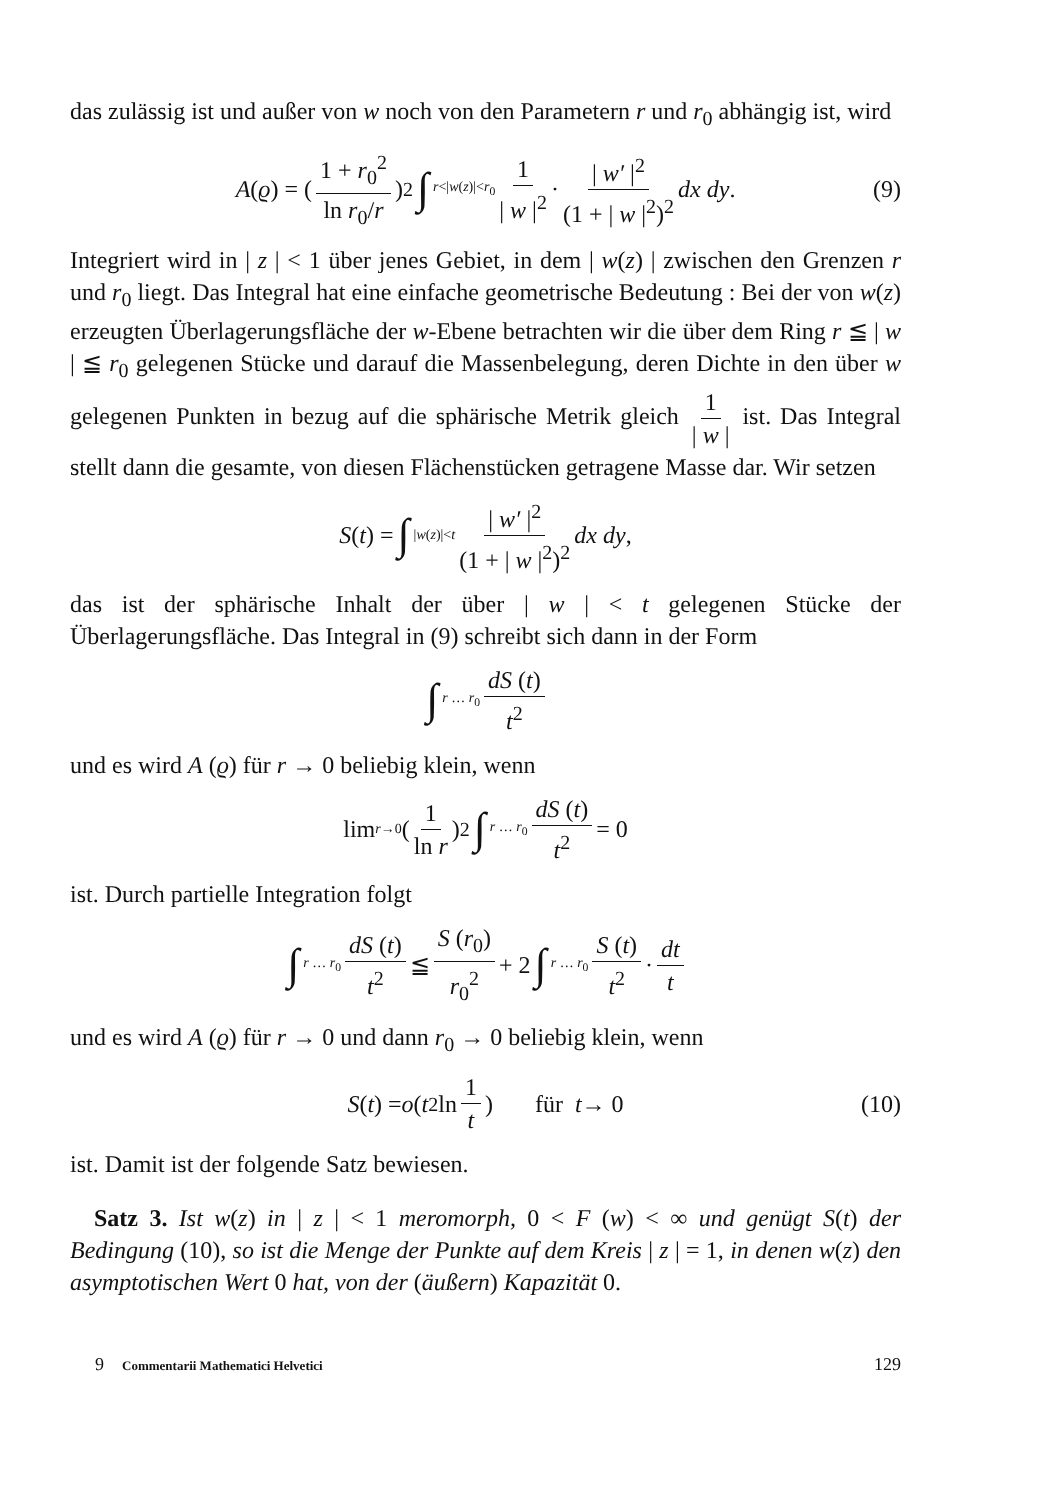das zulässig ist und außer von w noch von den Parametern r und r<sub>0</sub> abhängig ist, wird
A (ϱ) = (1 + r<sub>0</sub><sup>2</sup> ln r<sub>0</sub>/r)<sup>2</sup> ∫ r<|w(z)|<r<sub>0</sub> 1 | w |<sup>2</sup> · | w′ |<sup>2</sup> (1 + | w |<sup>2</sup>)<sup>2</sup> dx dy . (9)
Integriert wird in | z | < 1 über jenes Gebiet, in dem | w(z) | zwischen den Grenzen r und r<sub>0</sub> liegt. Das Integral hat eine einfache geometrische Bedeutung : Bei der von w(z) erzeugten Überlagerungsfläche der w-Ebene betrachten wir die über dem Ring r ≦ | w | ≦ r<sub>0</sub> gelegenen Stücke und darauf die Massenbelegung, deren Dichte in den über w gelegenen Punkten in bezug auf die sphärische Metrik gleich 1 | w | ist. Das Integral stellt dann die gesamte, von diesen Flächenstücken getragene Masse dar. Wir setzen
S (t) = ∫ |w(z)|<t | w′ |<sup>2</sup> (1 + | w |<sup>2</sup>)<sup>2</sup> dx dy ,
das ist der sphärische Inhalt der über | w | < t gelegenen Stücke der Überlagerungsfläche. Das Integral in (9) schreibt sich dann in der Form
∫ r … r<sub>0</sub> dS (t) t<sup>2</sup>
und es wird A (ϱ) für r → 0 beliebig klein, wenn
lim r→0 (1 ln r)<sup>2</sup> ∫ r … r<sub>0</sub> dS (t) t<sup>2</sup> = 0
ist. Durch partielle Integration folgt
∫ r … r<sub>0</sub> dS (t) t<sup>2</sup> ≦ S (r<sub>0</sub>) r<sub>0</sub><sup>2</sup> + 2 ∫ r … r<sub>0</sub> S (t) t<sup>2</sup> · dt t
und es wird A (ϱ) für r → 0 und dann r<sub>0</sub> → 0 beliebig klein, wenn
S (t) = o (t<sup>2</sup> ln 1 t) für t → 0 (10)
ist. Damit ist der folgende Satz bewiesen.
Satz 3. Ist w(z) in | z | < 1 meromorph, 0 < F (w) < ∞ und genügt S(t) der Bedingung (10), so ist die Menge der Punkte auf dem Kreis | z | = 1, in denen w(z) den asymptotischen Wert 0 hat, von der (äußern) Kapazität 0.
9 Commentarii Mathematici Helvetici 129